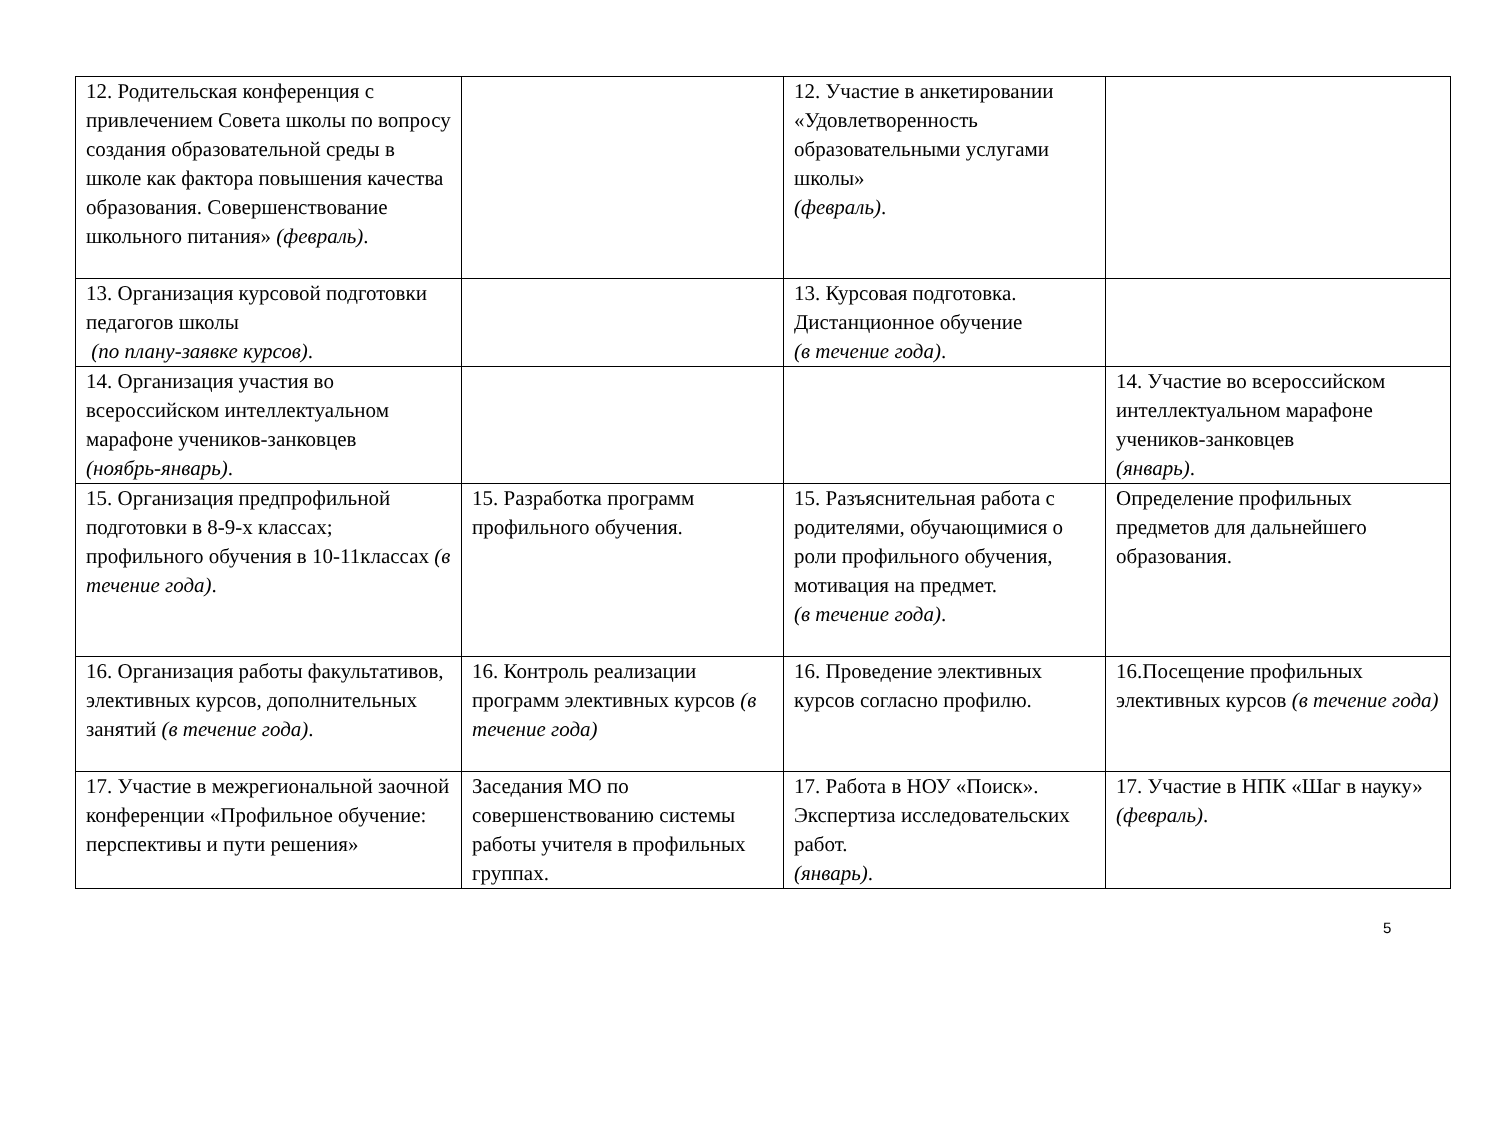| 12. Родительская конференция с привлечением Совета школы по вопросу создания образовательной среды в школе как фактора повышения качества образования. Совершенствование школьного питания» (февраль) . | | 12. Участие в анкетировании «Удовлетворенность образовательными услугами школы» (февраль) . | |
| 13. Организация курсовой подготовки педагогов школы (по плану-заявке курсов) . | | 13. Курсовая подготовка. Дистанционное обучение (в течение года) . | |
| 14. Организация участия во всероссийском интеллектуальном марафоне учеников-занковцев (ноябрь-январь) . | | | 14. Участие во всероссийском интеллектуальном марафоне учеников-занковцев (январь) . |
| 15. Организация предпрофильной подготовки в 8-9-х классах; профильного обучения в 10-11классах (в течение года) . | 15. Разработка программ профильного обучения. | 15. Разъяснительная работа с родителями, обучающимися о роли профильного обучения, мотивация на предмет. (в течение года) . | Определение профильных предметов для дальнейшего образования. |
| 16. Организация работы факультативов, элективных курсов, дополнительных занятий (в течение года) . | 16. Контроль реализации программ элективных курсов (в течение года) | 16. Проведение элективных курсов согласно профилю. | 16.Посещение профильных элективных курсов (в течение года) |
| 17. Участие в межрегиональной заочной конференции «Профильное обучение: перспективы и пути решения» | Заседания МО по совершенствованию системы работы учителя в профильных группах. | 17. Работа в НОУ «Поиск». Экспертиза исследовательских работ. (январь) . | 17. Участие в НПК «Шаг в науку» (февраль) . |
5